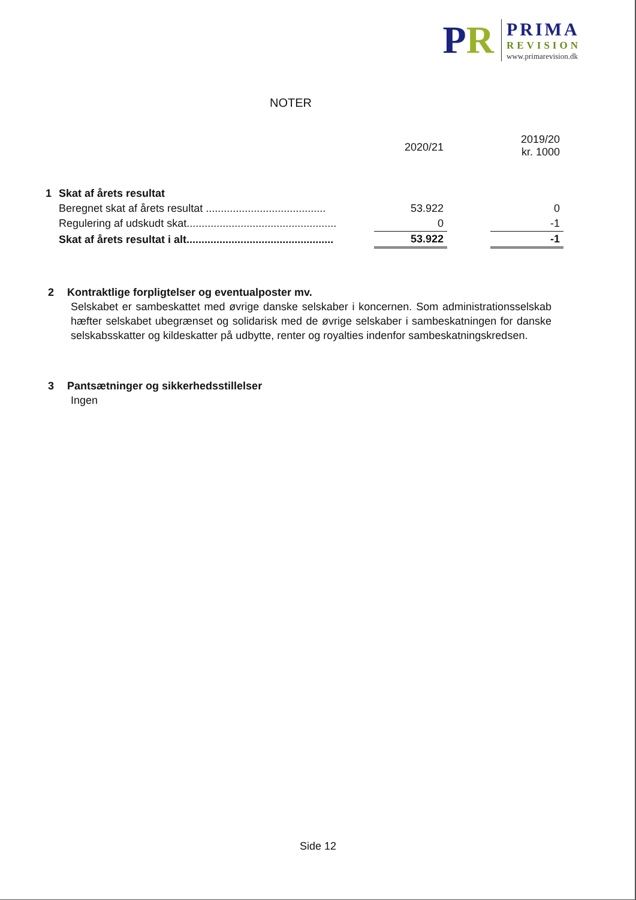PR
PRIMA
REVISION
www.primarevision.dk
NOTER
| | | 2020/21 | | 2019/20 kr. 1000 |
| --- | --- | --- | --- | --- |
| 1 | Skat af årets resultat | | | |
| | Beregnet skat af årets resultat ........................................ | 53.922 | | 0 |
| | Regulering af udskudt skat.................................................. | 0 | | -1 |
| | Skat af årets resultat i alt................................................. | 53.922 | | -1 |
2 Kontraktlige forpligtelser og eventualposter mv.
Selskabet er sambeskattet med øvrige danske selskaber i koncernen. Som administrationsselskab hæfter selskabet ubegrænset og solidarisk med de øvrige selskaber i sambeskatningen for danske selskabsskatter og kildeskatter på udbytte, renter og royalties indenfor sambeskatningskredsen.
3 Pantsætninger og sikkerhedsstillelser
Ingen
Side 12